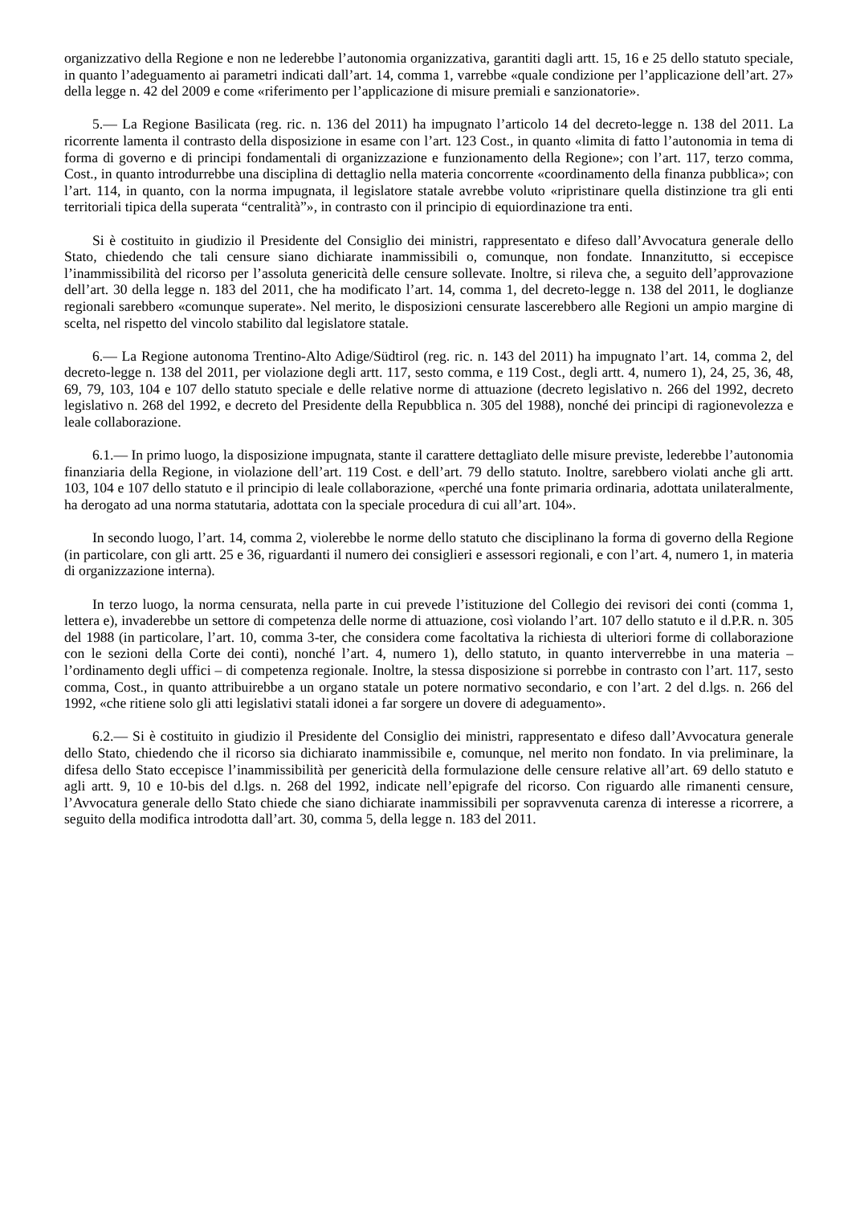organizzativo della Regione e non ne lederebbe l’autonomia organizzativa, garantiti dagli artt. 15, 16 e 25 dello statuto speciale, in quanto l’adeguamento ai parametri indicati dall’art. 14, comma 1, varrebbe «quale condizione per l’applicazione dell’art. 27» della legge n. 42 del 2009 e come «riferimento per l’applicazione di misure premiali e sanzionatorie».
5.— La Regione Basilicata (reg. ric. n. 136 del 2011) ha impugnato l’articolo 14 del decreto-legge n. 138 del 2011. La ricorrente lamenta il contrasto della disposizione in esame con l’art. 123 Cost., in quanto «limita di fatto l’autonomia in tema di forma di governo e di principi fondamentali di organizzazione e funzionamento della Regione»; con l’art. 117, terzo comma, Cost., in quanto introdurrebbe una disciplina di dettaglio nella materia concorrente «coordinamento della finanza pubblica»; con l’art. 114, in quanto, con la norma impugnata, il legislatore statale avrebbe voluto «ripristinare quella distinzione tra gli enti territoriali tipica della superata “centralità”», in contrasto con il principio di equiordinazione tra enti.
Si è costituito in giudizio il Presidente del Consiglio dei ministri, rappresentato e difeso dall’Avvocatura generale dello Stato, chiedendo che tali censure siano dichiarate inammissibili o, comunque, non fondate. Innanzitutto, si eccepisce l’inammissibilità del ricorso per l’assoluta genericità delle censure sollevate. Inoltre, si rileva che, a seguito dell’approvazione dell’art. 30 della legge n. 183 del 2011, che ha modificato l’art. 14, comma 1, del decreto-legge n. 138 del 2011, le doglianze regionali sarebbero «comunque superate». Nel merito, le disposizioni censurate lascerebbero alle Regioni un ampio margine di scelta, nel rispetto del vincolo stabilito dal legislatore statale.
6.— La Regione autonoma Trentino-Alto Adige/Südtirol (reg. ric. n. 143 del 2011) ha impugnato l’art. 14, comma 2, del decreto-legge n. 138 del 2011, per violazione degli artt. 117, sesto comma, e 119 Cost., degli artt. 4, numero 1), 24, 25, 36, 48, 69, 79, 103, 104 e 107 dello statuto speciale e delle relative norme di attuazione (decreto legislativo n. 266 del 1992, decreto legislativo n. 268 del 1992, e decreto del Presidente della Repubblica n. 305 del 1988), nonché dei principi di ragionevolezza e leale collaborazione.
6.1.— In primo luogo, la disposizione impugnata, stante il carattere dettagliato delle misure previste, lederebbe l’autonomia finanziaria della Regione, in violazione dell’art. 119 Cost. e dell’art. 79 dello statuto. Inoltre, sarebbero violati anche gli artt. 103, 104 e 107 dello statuto e il principio di leale collaborazione, «perché una fonte primaria ordinaria, adottata unilateralmente, ha derogato ad una norma statutaria, adottata con la speciale procedura di cui all’art. 104».
In secondo luogo, l’art. 14, comma 2, violerebbe le norme dello statuto che disciplinano la forma di governo della Regione (in particolare, con gli artt. 25 e 36, riguardanti il numero dei consiglieri e assessori regionali, e con l’art. 4, numero 1, in materia di organizzazione interna).
In terzo luogo, la norma censurata, nella parte in cui prevede l’istituzione del Collegio dei revisori dei conti (comma 1, lettera e), invaderebbe un settore di competenza delle norme di attuazione, così violando l’art. 107 dello statuto e il d.P.R. n. 305 del 1988 (in particolare, l’art. 10, comma 3-ter, che considera come facoltativa la richiesta di ulteriori forme di collaborazione con le sezioni della Corte dei conti), nonché l’art. 4, numero 1), dello statuto, in quanto interverrebbe in una materia – l’ordinamento degli uffici – di competenza regionale. Inoltre, la stessa disposizione si porrebbe in contrasto con l’art. 117, sesto comma, Cost., in quanto attribuirebbe a un organo statale un potere normativo secondario, e con l’art. 2 del d.lgs. n. 266 del 1992, «che ritiene solo gli atti legislativi statali idonei a far sorgere un dovere di adeguamento».
6.2.— Si è costituito in giudizio il Presidente del Consiglio dei ministri, rappresentato e difeso dall’Avvocatura generale dello Stato, chiedendo che il ricorso sia dichiarato inammissibile e, comunque, nel merito non fondato. In via preliminare, la difesa dello Stato eccepisce l’inammissibilità per genericità della formulazione delle censure relative all’art. 69 dello statuto e agli artt. 9, 10 e 10-bis del d.lgs. n. 268 del 1992, indicate nell’epigrafe del ricorso. Con riguardo alle rimanenti censure, l’Avvocatura generale dello Stato chiede che siano dichiarate inammissibili per sopravvenuta carenza di interesse a ricorrere, a seguito della modifica introdotta dall’art. 30, comma 5, della legge n. 183 del 2011.